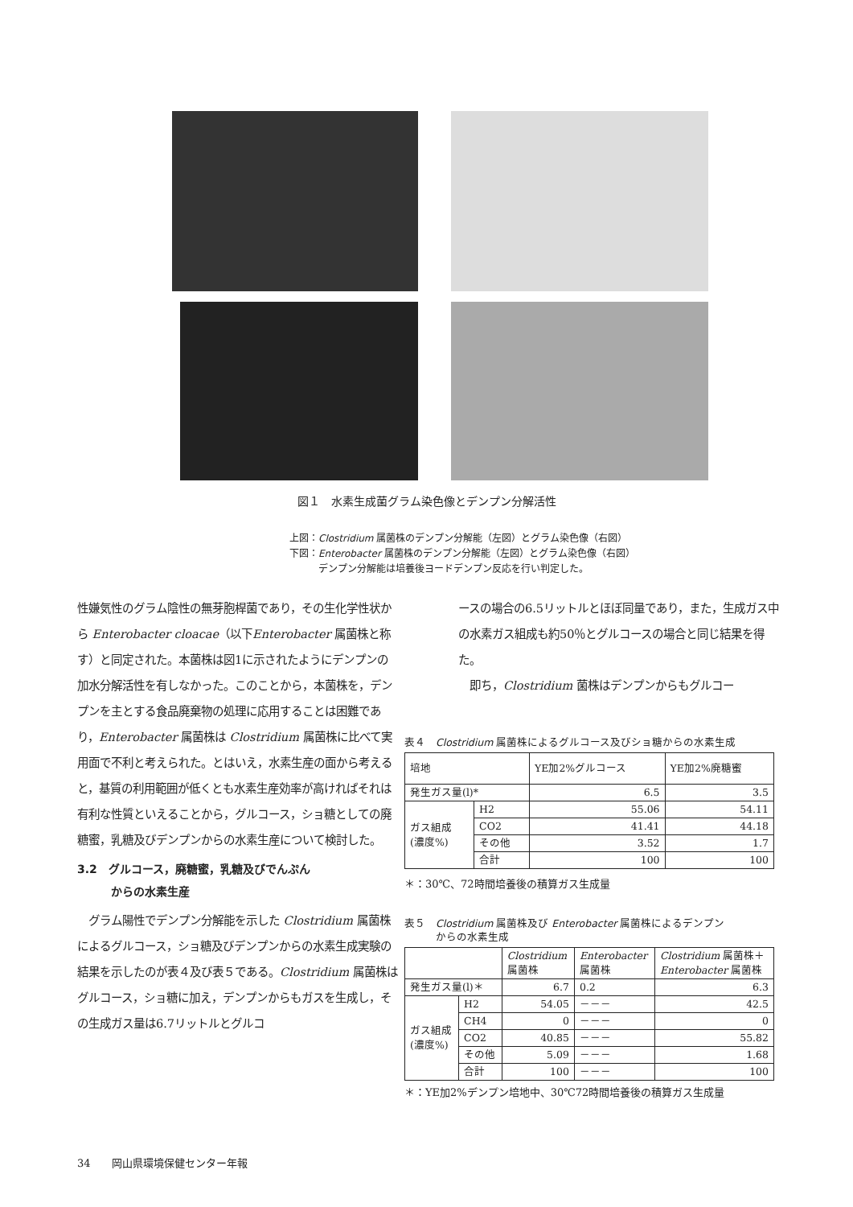図１　水素生成菌グラム染色像とデンプン分解活性
上図：Clostridium 属菌株のデンプン分解能（左図）とグラム染色像（右図）
下図：Enterobacter 属菌株のデンプン分解能（左図）とグラム染色像（右図）
　　　デンプン分解能は培養後ヨードデンプン反応を行い判定した。
性嫌気性のグラム陰性の無芽胞桿菌であり，その生化学性状から Enterobacter cloacae（以下Enterobacter 属菌株と称す）と同定された。本菌株は図1に示されたようにデンプンの加水分解活性を有しなかった。このことから，本菌株を，デンプンを主とする食品廃棄物の処理に応用することは困難であり，Enterobacter 属菌株は Clostridium 属菌株に比べて実用面で不利と考えられた。とはいえ，水素生産の面から考えると，基質の利用範囲が低くとも水素生産効率が高ければそれは有利な性質といえることから，グルコース，ショ糖としての廃糖蜜，乳糖及びデンプンからの水素生産について検討した。
3.2　グルコース，廃糖蜜，乳糖及びでんぷん
　　　からの水素生産
　グラム陽性でデンプン分解能を示した Clostridium 属菌株によるグルコース，ショ糖及びデンプンからの水素生成実験の結果を示したのが表４及び表５である。Clostridium 属菌株はグルコース，ショ糖に加え，デンプンからもガスを生成し，その生成ガス量は6.7リットルとグルコ
ースの場合の6.5リットルとほぼ同量であり，また，生成ガス中の水素ガス組成も約50％とグルコースの場合と同じ結果を得た。
　即ち，Clostridium 菌株はデンプンからもグルコー
表４　Clostridium 属菌株によるグルコース及びショ糖からの水素生成
| 培地 | | YE加2%グルコース | YE加2%廃糖蜜 |
| 発生ガス量(l)* | | 6.5 | 3.5 |
| ガス組成 (濃度%) | H2 | 55.06 | 54.11 |
| | CO2 | 41.41 | 44.18 |
| | その他 | 3.52 | 1.7 |
| | 合計 | 100 | 100 |
＊：30℃、72時間培養後の積算ガス生成量
表５　Clostridium 属菌株及び Enterobacter 属菌株によるデンプン
　　　からの水素生成
| | | Clostridium 属菌株 | Enterobacter 属菌株 | Clostridium 属菌株＋ Enterobacter 属菌株 |
| 発生ガス量(l)＊ | | 6.7 | 0.2 | 6.3 |
| ガス組成 (濃度%) | H2 | 54.05 | －－－ | 42.5 |
| | CH4 | 0 | －－－ | 0 |
| | CO2 | 40.85 | －－－ | 55.82 |
| | その他 | 5.09 | －－－ | 1.68 |
| | 合計 | 100 | －－－ | 100 |
＊：YE加2%デンプン培地中、30℃72時間培養後の積算ガス生成量
34　　岡山県環境保健センター年報